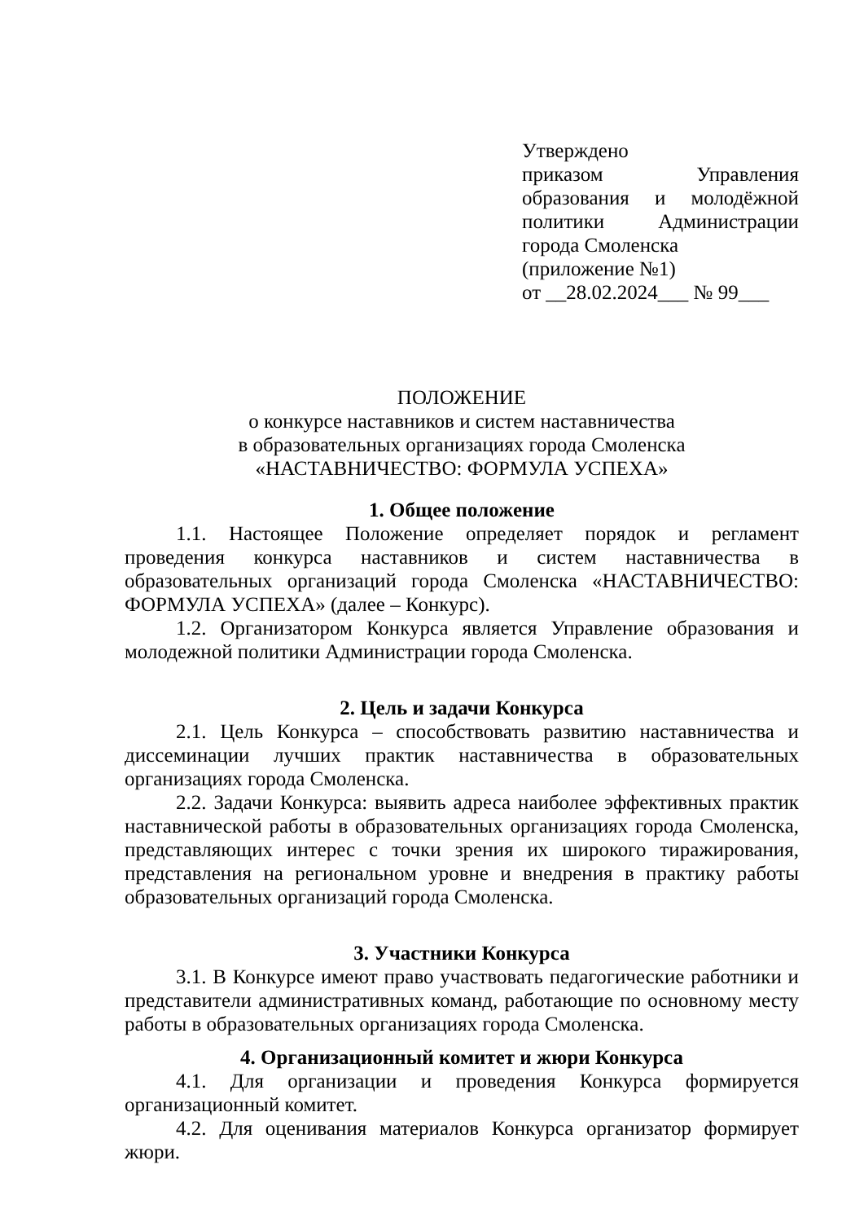Утверждено
приказом Управления образования и молодёжной политики Администрации города Смоленска
(приложение №1)
от __28.02.2024___ № 99___
ПОЛОЖЕНИЕ
о конкурсе наставников и систем наставничества
в образовательных организациях города Смоленска
«НАСТАВНИЧЕСТВО: ФОРМУЛА УСПЕХА»
1. Общее положение
1.1. Настоящее Положение определяет порядок и регламент проведения конкурса наставников и систем наставничества в образовательных организаций города Смоленска «НАСТАВНИЧЕСТВО: ФОРМУЛА УСПЕХА» (далее – Конкурс).
1.2. Организатором Конкурса является Управление образования и молодежной политики Администрации города Смоленска.
2. Цель и задачи Конкурса
2.1. Цель Конкурса – способствовать развитию наставничества и диссеминации лучших практик наставничества в образовательных организациях города Смоленска.
2.2. Задачи Конкурса: выявить адреса наиболее эффективных практик наставнической работы в образовательных организациях города Смоленска, представляющих интерес с точки зрения их широкого тиражирования, представления на региональном уровне и внедрения в практику работы образовательных организаций города Смоленска.
3. Участники Конкурса
3.1. В Конкурсе имеют право участвовать педагогические работники и представители административных команд, работающие по основному месту работы в образовательных организациях города Смоленска.
4. Организационный комитет и жюри Конкурса
4.1. Для организации и проведения Конкурса формируется организационный комитет.
4.2. Для оценивания материалов Конкурса организатор формирует жюри.